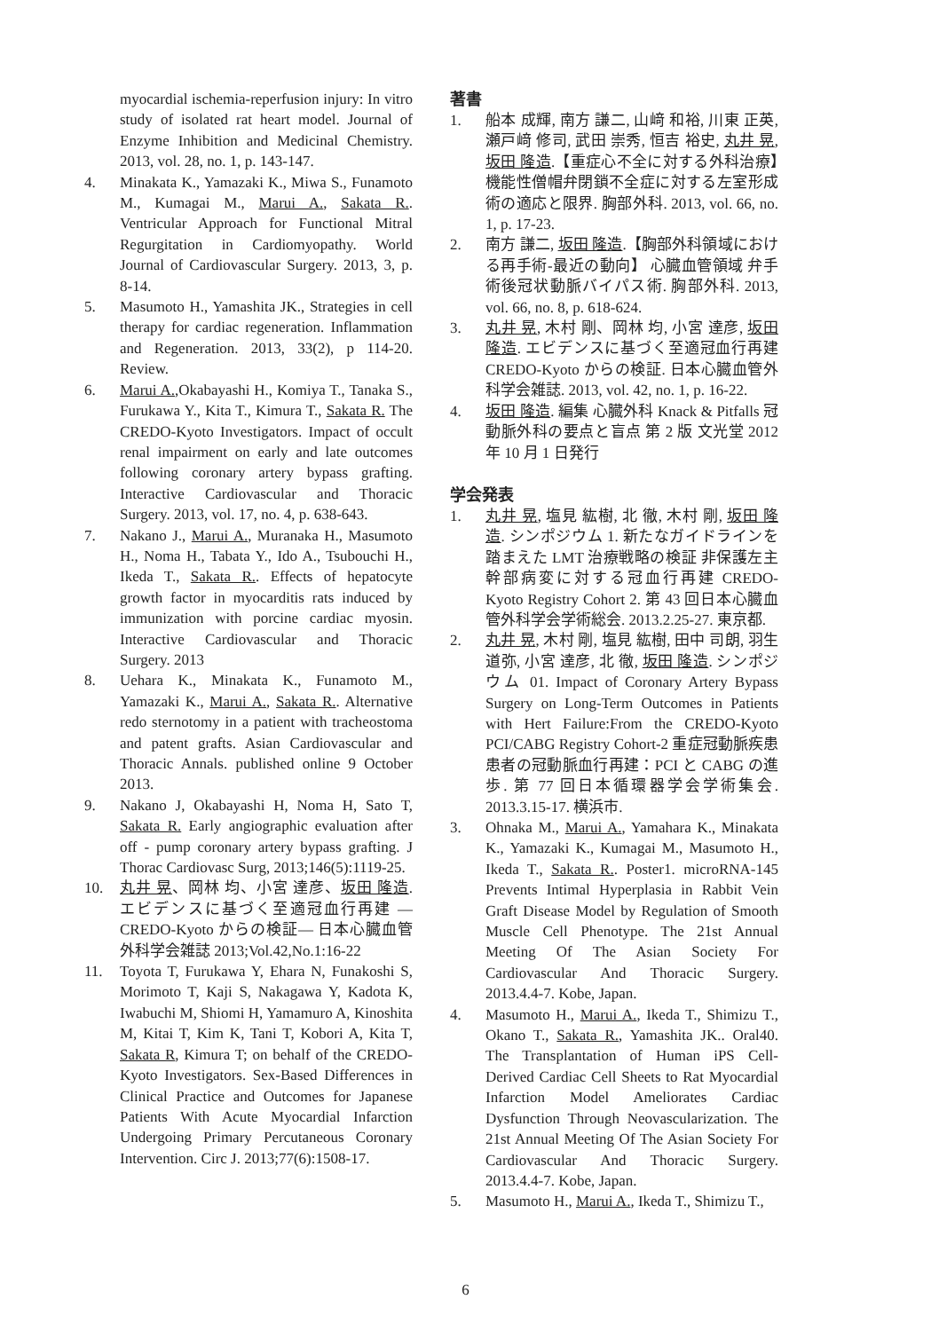myocardial ischemia-reperfusion injury: In vitro study of isolated rat heart model. Journal of Enzyme Inhibition and Medicinal Chemistry. 2013, vol. 28, no. 1, p. 143-147.
4. Minakata K., Yamazaki K., Miwa S., Funamoto M., Kumagai M., Marui A., Sakata R.. Ventricular Approach for Functional Mitral Regurgitation in Cardiomyopathy. World Journal of Cardiovascular Surgery. 2013, 3, p. 8-14.
5. Masumoto H., Yamashita JK., Strategies in cell therapy for cardiac regeneration. Inflammation and Regeneration. 2013, 33(2), p 114-20. Review.
6. Marui A.,Okabayashi H., Komiya T., Tanaka S., Furukawa Y., Kita T., Kimura T., Sakata R. The CREDO-Kyoto Investigators. Impact of occult renal impairment on early and late outcomes following coronary artery bypass grafting. Interactive Cardiovascular and Thoracic Surgery. 2013, vol. 17, no. 4, p. 638-643.
7. Nakano J., Marui A., Muranaka H., Masumoto H., Noma H., Tabata Y., Ido A., Tsubouchi H., Ikeda T., Sakata R.. Effects of hepatocyte growth factor in myocarditis rats induced by immunization with porcine cardiac myosin. Interactive Cardiovascular and Thoracic Surgery. 2013
8. Uehara K., Minakata K., Funamoto M., Yamazaki K., Marui A., Sakata R.. Alternative redo sternotomy in a patient with tracheostoma and patent grafts. Asian Cardiovascular and Thoracic Annals. published online 9 October 2013.
9. Nakano J, Okabayashi H, Noma H, Sato T, Sakata R. Early angiographic evaluation after off - pump coronary artery bypass grafting. J Thorac Cardiovasc Surg, 2013;146(5):1119-25.
10. 丸井 晃、岡林 均、小宮 達彦、坂田 隆造. エビデンスに基づく至適冠血行再建 —CREDO-Kyoto からの検証— 日本心臓血管外科学会雑誌 2013;Vol.42,No.1:16-22
11. Toyota T, Furukawa Y, Ehara N, Funakoshi S, Morimoto T, Kaji S, Nakagawa Y, Kadota K, Iwabuchi M, Shiomi H, Yamamuro A, Kinoshita M, Kitai T, Kim K, Tani T, Kobori A, Kita T, Sakata R, Kimura T; on behalf of the CREDO-Kyoto Investigators. Sex-Based Differences in Clinical Practice and Outcomes for Japanese Patients With Acute Myocardial Infarction Undergoing Primary Percutaneous Coronary Intervention. Circ J. 2013;77(6):1508-17.
著書
1. 船本 成輝, 南方 謙二, 山﨑 和裕, 川東 正英, 瀬戸﨑 修司, 武田 崇秀, 恒吉 裕史, 丸井 晃, 坂田 隆造.【重症心不全に対する外科治療】機能性僧帽弁閉鎖不全症に対する左室形成術の適応と限界. 胸部外科. 2013, vol. 66, no. 1, p. 17-23.
2. 南方 謙二, 坂田 隆造.【胸部外科領域における再手術-最近の動向】 心臓血管領域 弁手術後冠状動脈バイパス術. 胸部外科. 2013, vol. 66, no. 8, p. 618-624.
3. 丸井 晃, 木村 剛、岡林 均, 小宮 達彦, 坂田 隆造. エビデンスに基づく至適冠血行再建 CREDO-Kyoto からの検証. 日本心臓血管外科学会雑誌. 2013, vol. 42, no. 1, p. 16-22.
4. 坂田 隆造. 編集 心臓外科 Knack & Pitfalls 冠動脈外科の要点と盲点 第 2 版 文光堂 2012 年 10 月 1 日発行
学会発表
1. 丸井 晃, 塩見 紘樹, 北 徹, 木村 剛, 坂田 隆造. シンポジウム 1. 新たなガイドラインを踏まえた LMT 治療戦略の検証 非保護左主幹部病変に対する冠血行再建 CREDO-Kyoto Registry Cohort 2. 第 43 回日本心臓血管外科学会学術総会. 2013.2.25-27. 東京都.
2. 丸井 晃, 木村 剛, 塩見 紘樹, 田中 司朗, 羽生 道弥, 小宮 達彦, 北 徹, 坂田 隆造. シンポジウム 01. Impact of Coronary Artery Bypass Surgery on Long-Term Outcomes in Patients with Hert Failure:From the CREDO-Kyoto PCI/CABG Registry Cohort-2 重症冠動脈疾患患者の冠動脈血行再建：PCI と CABG の進歩. 第 77 回日本循環器学会学術集会. 2013.3.15-17. 横浜市.
3. Ohnaka M., Marui A., Yamahara K., Minakata K., Yamazaki K., Kumagai M., Masumoto H., Ikeda T., Sakata R.. Poster1. microRNA-145 Prevents Intimal Hyperplasia in Rabbit Vein Graft Disease Model by Regulation of Smooth Muscle Cell Phenotype. The 21st Annual Meeting Of The Asian Society For Cardiovascular And Thoracic Surgery. 2013.4.4-7. Kobe, Japan.
4. Masumoto H., Marui A., Ikeda T., Shimizu T., Okano T., Sakata R., Yamashita JK.. Oral40. The Transplantation of Human iPS Cell-Derived Cardiac Cell Sheets to Rat Myocardial Infarction Model Ameliorates Cardiac Dysfunction Through Neovascularization. The 21st Annual Meeting Of The Asian Society For Cardiovascular And Thoracic Surgery. 2013.4.4-7. Kobe, Japan.
5. Masumoto H., Marui A., Ikeda T., Shimizu T.,
6